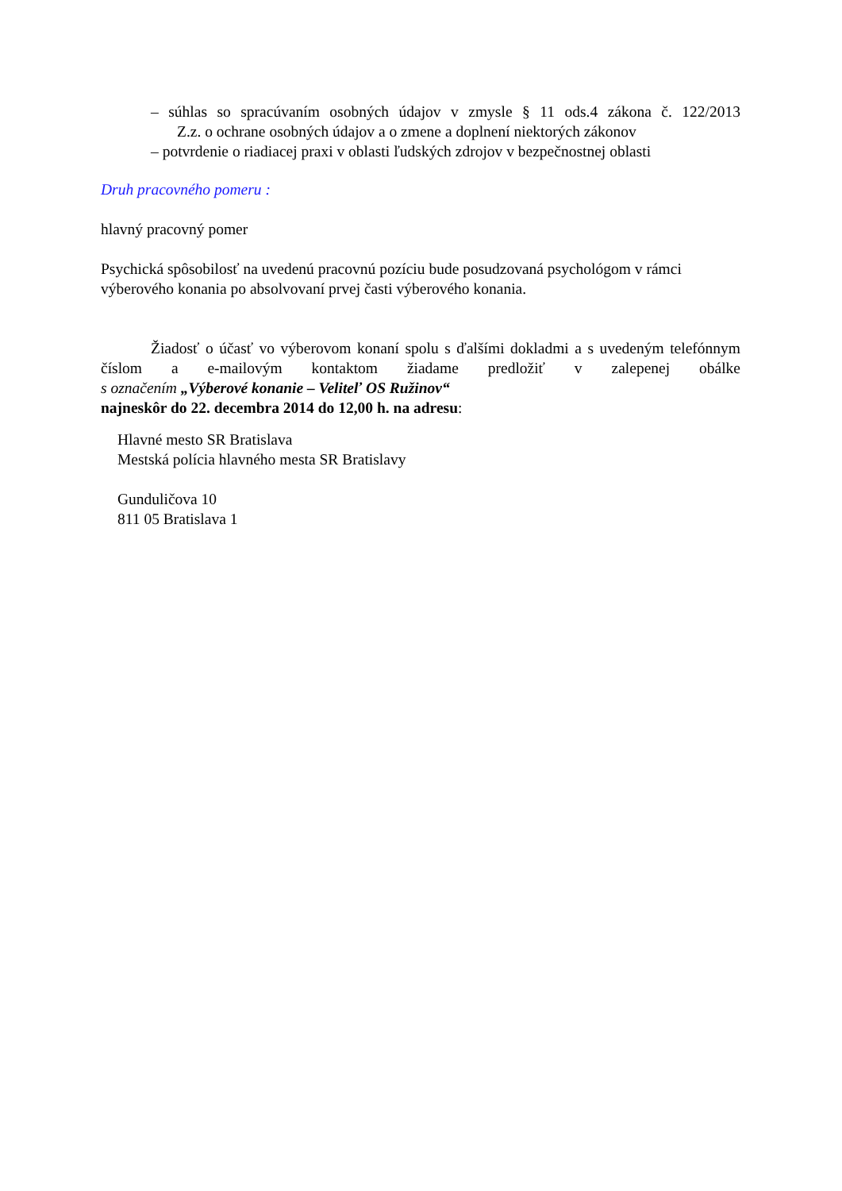– súhlas so spracúvaním osobných údajov v zmysle § 11 ods.4 zákona č. 122/2013
Z.z. o ochrane osobných údajov a o zmene a doplnení niektorých zákonov
– potvrdenie o riadiacej praxi v oblasti ľudských zdrojov v bezpečnostnej oblasti
Druh pracovného pomeru :
hlavný pracovný pomer
Psychická spôsobilosť na uvedenú pracovnú pozíciu bude posudzovaná psychológom v rámci výberového konania po absolvovaní prvej časti výberového konania.
Žiadosť o účasť vo výberovom konaní spolu s ďalšími dokladmi a s uvedeným telefónnym číslom a e-mailovým kontaktom žiadame predložiť v zalepenej obálke
s označením „Výberové konanie – Veliteľ OS Ružinov“
najneskôr do 22. decembra 2014 do 12,00 h. na adresu:
Hlavné mesto SR Bratislava
Mestská polícia hlavného mesta SR Bratislavy
Gunduličova 10
811 05 Bratislava 1